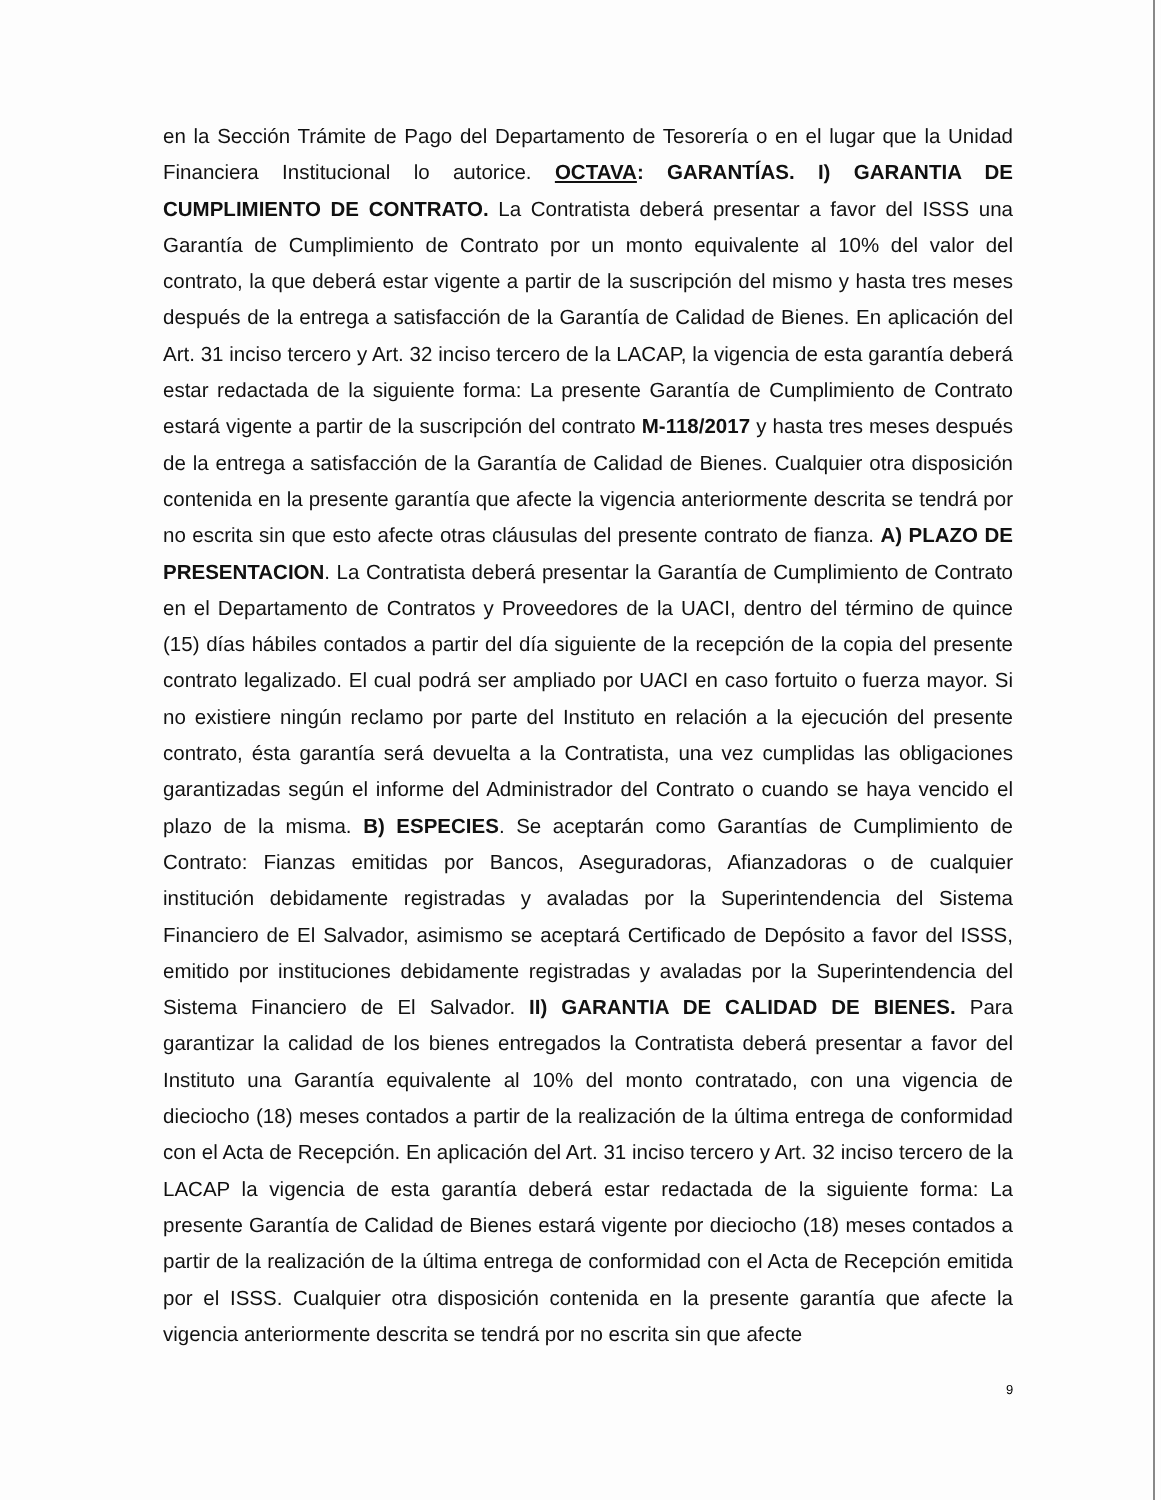en la Sección Trámite de Pago del Departamento de Tesorería o en el lugar que la Unidad Financiera Institucional lo autorice. OCTAVA: GARANTÍAS. I) GARANTIA DE CUMPLIMIENTO DE CONTRATO. La Contratista deberá presentar a favor del ISSS una Garantía de Cumplimiento de Contrato por un monto equivalente al 10% del valor del contrato, la que deberá estar vigente a partir de la suscripción del mismo y hasta tres meses después de la entrega a satisfacción de la Garantía de Calidad de Bienes. En aplicación del Art. 31 inciso tercero y Art. 32 inciso tercero de la LACAP, la vigencia de esta garantía deberá estar redactada de la siguiente forma: La presente Garantía de Cumplimiento de Contrato estará vigente a partir de la suscripción del contrato M-118/2017 y hasta tres meses después de la entrega a satisfacción de la Garantía de Calidad de Bienes. Cualquier otra disposición contenida en la presente garantía que afecte la vigencia anteriormente descrita se tendrá por no escrita sin que esto afecte otras cláusulas del presente contrato de fianza. A) PLAZO DE PRESENTACION. La Contratista deberá presentar la Garantía de Cumplimiento de Contrato en el Departamento de Contratos y Proveedores de la UACI, dentro del término de quince (15) días hábiles contados a partir del día siguiente de la recepción de la copia del presente contrato legalizado. El cual podrá ser ampliado por UACI en caso fortuito o fuerza mayor. Si no existiere ningún reclamo por parte del Instituto en relación a la ejecución del presente contrato, ésta garantía será devuelta a la Contratista, una vez cumplidas las obligaciones garantizadas según el informe del Administrador del Contrato o cuando se haya vencido el plazo de la misma. B) ESPECIES. Se aceptarán como Garantías de Cumplimiento de Contrato: Fianzas emitidas por Bancos, Aseguradoras, Afianzadoras o de cualquier institución debidamente registradas y avaladas por la Superintendencia del Sistema Financiero de El Salvador, asimismo se aceptará Certificado de Depósito a favor del ISSS, emitido por instituciones debidamente registradas y avaladas por la Superintendencia del Sistema Financiero de El Salvador. II) GARANTIA DE CALIDAD DE BIENES. Para garantizar la calidad de los bienes entregados la Contratista deberá presentar a favor del Instituto una Garantía equivalente al 10% del monto contratado, con una vigencia de dieciocho (18) meses contados a partir de la realización de la última entrega de conformidad con el Acta de Recepción. En aplicación del Art. 31 inciso tercero y Art. 32 inciso tercero de la LACAP la vigencia de esta garantía deberá estar redactada de la siguiente forma: La presente Garantía de Calidad de Bienes estará vigente por dieciocho (18) meses contados a partir de la realización de la última entrega de conformidad con el Acta de Recepción emitida por el ISSS. Cualquier otra disposición contenida en la presente garantía que afecte la vigencia anteriormente descrita se tendrá por no escrita sin que afecte
9